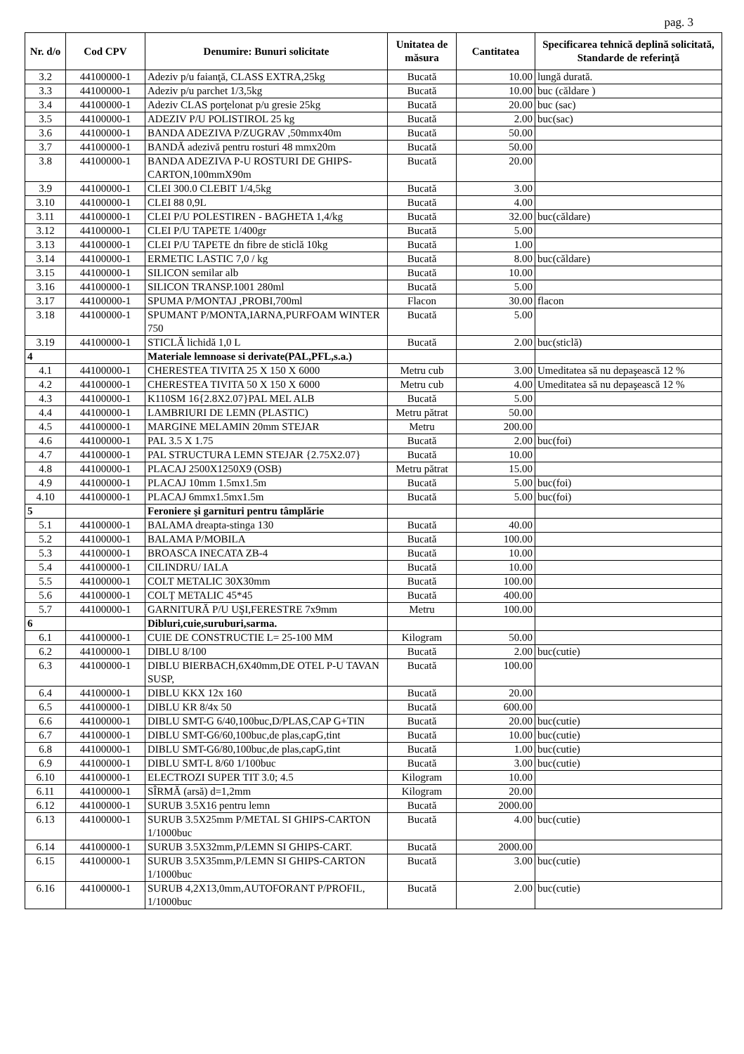pag. 3
| Nr. d/o | Cod CPV | Denumire: Bunuri solicitate | Unitatea de măsura | Cantitatea | Specificarea tehnică deplină solicitată, Standarde de referinţă |
| --- | --- | --- | --- | --- | --- |
| 3.2 | 44100000-1 | Adeziv p/u faianţă, CLASS EXTRA,25kg | Bucată | 10.00 | lungă durată. |
| 3.3 | 44100000-1 | Adeziv p/u parchet 1/3,5kg | Bucată | 10.00 | buc (căldare ) |
| 3.4 | 44100000-1 | Adeziv CLAS porţelonat p/u gresie 25kg | Bucată | 20.00 | buc (sac) |
| 3.5 | 44100000-1 | ADEZIV P/U POLISTIROL 25 kg | Bucată | 2.00 | buc(sac) |
| 3.6 | 44100000-1 | BANDA ADEZIVA P/ZUGRAV ,50mmx40m | Bucată | 50.00 | |
| 3.7 | 44100000-1 | BANDĂ adezivă pentru rosturi 48 mmx20m | Bucată | 50.00 | |
| 3.8 | 44100000-1 | BANDA ADEZIVA P-U ROSTURI DE GHIPS-CARTON,100mmX90m | Bucată | 20.00 | |
| 3.9 | 44100000-1 | CLEI 300.0 CLEBIT 1/4,5kg | Bucată | 3.00 | |
| 3.10 | 44100000-1 | CLEI 88 0,9L | Bucată | 4.00 | |
| 3.11 | 44100000-1 | CLEI P/U POLESTIREN - BAGHETA 1,4/kg | Bucată | 32.00 | buc(căldare) |
| 3.12 | 44100000-1 | CLEI P/U TAPETE 1/400gr | Bucată | 5.00 | |
| 3.13 | 44100000-1 | CLEI P/U TAPETE dn fibre de sticlă 10kg | Bucată | 1.00 | |
| 3.14 | 44100000-1 | ERMETIC LASTIC 7,0 / kg | Bucată | 8.00 | buc(căldare) |
| 3.15 | 44100000-1 | SILICON semilar alb | Bucată | 10.00 | |
| 3.16 | 44100000-1 | SILICON TRANSP.1001 280ml | Bucată | 5.00 | |
| 3.17 | 44100000-1 | SPUMA P/MONTAJ ,PROBI,700ml | Flacon | 30.00 | flacon |
| 3.18 | 44100000-1 | SPUMANT P/MONTA,IARNA,PURFOAM WINTER 750 | Bucată | 5.00 | |
| 3.19 | 44100000-1 | STICLĂ lichidă 1,0 L | Bucată | 2.00 | buc(sticlă) |
| 4 | | Materiale lemnoase si derivate(PAL,PFL,s.a.) | | | |
| 4.1 | 44100000-1 | CHERESTEA TIVITA 25 X 150 X 6000 | Metru cub | 3.00 | Umeditatea să nu depaşească 12 % |
| 4.2 | 44100000-1 | CHERESTEA TIVITA 50 X 150 X 6000 | Metru cub | 4.00 | Umeditatea să nu depaşească 12 % |
| 4.3 | 44100000-1 | K110SM 16{2.8X2.07}PAL MEL ALB | Bucată | 5.00 | |
| 4.4 | 44100000-1 | LAMBRIURI DE LEMN (PLASTIC) | Metru pătrat | 50.00 | |
| 4.5 | 44100000-1 | MARGINE MELAMIN 20mm STEJAR | Metru | 200.00 | |
| 4.6 | 44100000-1 | PAL 3.5 X 1.75 | Bucată | 2.00 | buc(foi) |
| 4.7 | 44100000-1 | PAL STRUCTURA LEMN STEJAR {2.75X2.07} | Bucată | 10.00 | |
| 4.8 | 44100000-1 | PLACAJ 2500X1250X9 (OSB) | Metru pătrat | 15.00 | |
| 4.9 | 44100000-1 | PLACAJ 10mm 1.5mx1.5m | Bucată | 5.00 | buc(foi) |
| 4.10 | 44100000-1 | PLACAJ 6mmx1.5mx1.5m | Bucată | 5.00 | buc(foi) |
| 5 | | Feroniere şi garnituri pentru tâmplărie | | | |
| 5.1 | 44100000-1 | BALAMA dreapta-stinga 130 | Bucată | 40.00 | |
| 5.2 | 44100000-1 | BALAMA P/MOBILA | Bucată | 100.00 | |
| 5.3 | 44100000-1 | BROASCA INECATA ZB-4 | Bucată | 10.00 | |
| 5.4 | 44100000-1 | CILINDRU/ IALA | Bucată | 10.00 | |
| 5.5 | 44100000-1 | COLT METALIC 30X30mm | Bucată | 100.00 | |
| 5.6 | 44100000-1 | COLȚ METALIC 45*45 | Bucată | 400.00 | |
| 5.7 | 44100000-1 | GARNITURĂ P/U UŞI,FERESTRE 7x9mm | Metru | 100.00 | |
| 6 | | Dibluri,cuie,suruburi,sarma. | | | |
| 6.1 | 44100000-1 | CUIE DE CONSTRUCTIE L= 25-100 MM | Kilogram | 50.00 | |
| 6.2 | 44100000-1 | DIBLU 8/100 | Bucată | 2.00 | buc(cutie) |
| 6.3 | 44100000-1 | DIBLU BIERBACH,6X40mm,DE OTEL P-U TAVAN SUSP, | Bucată | 100.00 | |
| 6.4 | 44100000-1 | DIBLU KKX 12x 160 | Bucată | 20.00 | |
| 6.5 | 44100000-1 | DIBLU KR 8/4x 50 | Bucată | 600.00 | |
| 6.6 | 44100000-1 | DIBLU SMT-G 6/40,100buc,D/PLAS,CAP G+TIN | Bucată | 20.00 | buc(cutie) |
| 6.7 | 44100000-1 | DIBLU SMT-G6/60,100buc,de plas,capG,tint | Bucată | 10.00 | buc(cutie) |
| 6.8 | 44100000-1 | DIBLU SMT-G6/80,100buc,de plas,capG,tint | Bucată | 1.00 | buc(cutie) |
| 6.9 | 44100000-1 | DIBLU SMT-L 8/60 1/100buc | Bucată | 3.00 | buc(cutie) |
| 6.10 | 44100000-1 | ELECTROZI SUPER TIT 3.0; 4.5 | Kilogram | 10.00 | |
| 6.11 | 44100000-1 | SÎRMĂ (arsă) d=1,2mm | Kilogram | 20.00 | |
| 6.12 | 44100000-1 | SURUB 3.5X16 pentru lemn | Bucată | 2000.00 | |
| 6.13 | 44100000-1 | SURUB 3.5X25mm P/METAL SI GHIPS-CARTON 1/1000buc | Bucată | 4.00 | buc(cutie) |
| 6.14 | 44100000-1 | SURUB 3.5X32mm,P/LEMN SI GHIPS-CART. | Bucată | 2000.00 | |
| 6.15 | 44100000-1 | SURUB 3.5X35mm,P/LEMN SI GHIPS-CARTON 1/1000buc | Bucată | 3.00 | buc(cutie) |
| 6.16 | 44100000-1 | SURUB 4,2X13,0mm,AUTOFORANT P/PROFIL, 1/1000buc | Bucată | 2.00 | buc(cutie) |